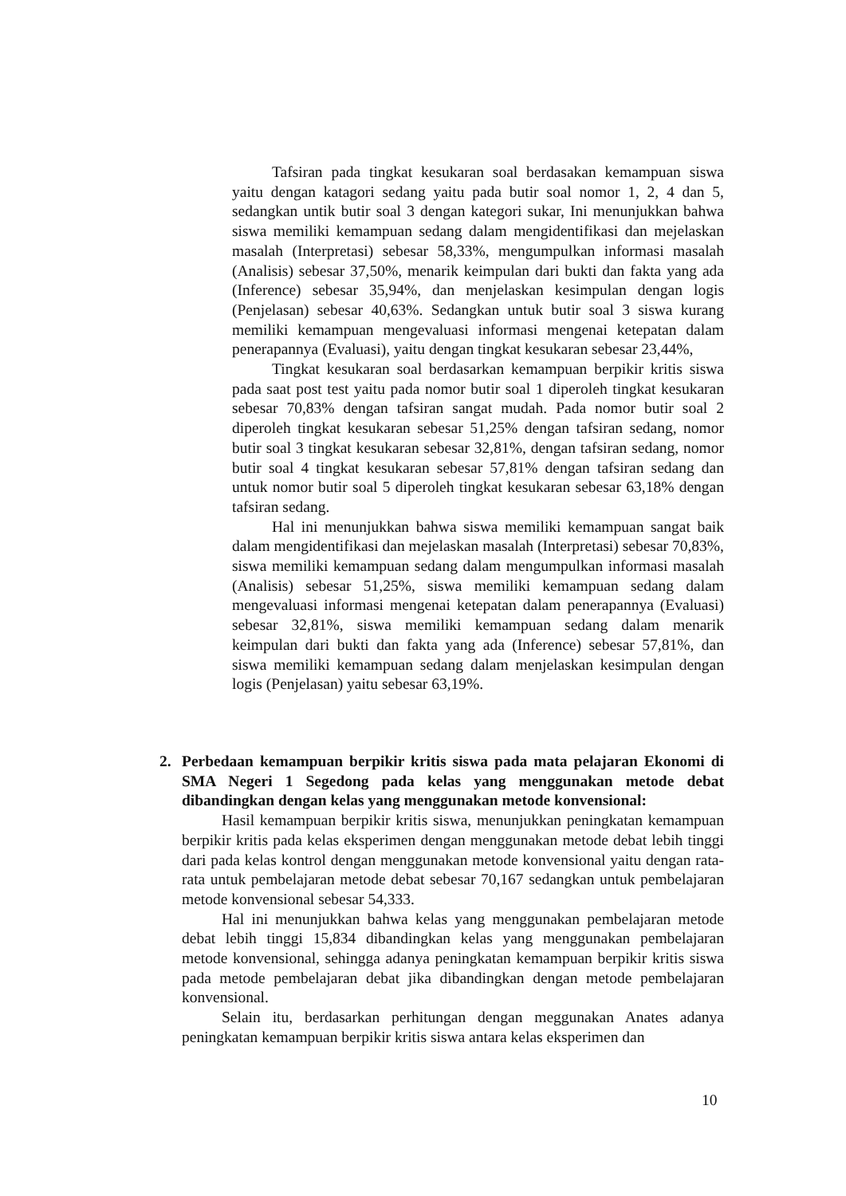Tafsiran pada tingkat kesukaran soal berdasakan kemampuan siswa yaitu dengan katagori sedang yaitu pada butir soal nomor 1, 2, 4 dan 5, sedangkan untik butir soal 3 dengan kategori sukar, Ini menunjukkan bahwa siswa memiliki kemampuan sedang dalam mengidentifikasi dan mejelaskan masalah (Interpretasi) sebesar 58,33%, mengumpulkan informasi masalah (Analisis) sebesar 37,50%, menarik keimpulan dari bukti dan fakta yang ada (Inference) sebesar 35,94%, dan menjelaskan kesimpulan dengan logis (Penjelasan) sebesar 40,63%. Sedangkan untuk butir soal 3 siswa kurang memiliki kemampuan mengevaluasi informasi mengenai ketepatan dalam penerapannya (Evaluasi), yaitu dengan tingkat kesukaran sebesar 23,44%,
Tingkat kesukaran soal berdasarkan kemampuan berpikir kritis siswa pada saat post test yaitu pada nomor butir soal 1 diperoleh tingkat kesukaran sebesar 70,83% dengan tafsiran sangat mudah. Pada nomor butir soal 2 diperoleh tingkat kesukaran sebesar 51,25% dengan tafsiran sedang, nomor butir soal 3 tingkat kesukaran sebesar 32,81%, dengan tafsiran sedang, nomor butir soal 4 tingkat kesukaran sebesar 57,81% dengan tafsiran sedang dan untuk nomor butir soal 5 diperoleh tingkat kesukaran sebesar 63,18% dengan tafsiran sedang.
Hal ini menunjukkan bahwa siswa memiliki kemampuan sangat baik dalam mengidentifikasi dan mejelaskan masalah (Interpretasi) sebesar 70,83%, siswa memiliki kemampuan sedang dalam mengumpulkan informasi masalah (Analisis) sebesar 51,25%, siswa memiliki kemampuan sedang dalam mengevaluasi informasi mengenai ketepatan dalam penerapannya (Evaluasi) sebesar 32,81%, siswa memiliki kemampuan sedang dalam menarik keimpulan dari bukti dan fakta yang ada (Inference) sebesar 57,81%, dan siswa memiliki kemampuan sedang dalam menjelaskan kesimpulan dengan logis (Penjelasan) yaitu sebesar 63,19%.
2. Perbedaan kemampuan berpikir kritis siswa pada mata pelajaran Ekonomi di SMA Negeri 1 Segedong pada kelas yang menggunakan metode debat dibandingkan dengan kelas yang menggunakan metode konvensional:
Hasil kemampuan berpikir kritis siswa, menunjukkan peningkatan kemampuan berpikir kritis pada kelas eksperimen dengan menggunakan metode debat lebih tinggi dari pada kelas kontrol dengan menggunakan metode konvensional yaitu dengan rata-rata untuk pembelajaran metode debat sebesar 70,167 sedangkan untuk pembelajaran metode konvensional sebesar 54,333.
Hal ini menunjukkan bahwa kelas yang menggunakan pembelajaran metode debat lebih tinggi 15,834 dibandingkan kelas yang menggunakan pembelajaran metode konvensional, sehingga adanya peningkatan kemampuan berpikir kritis siswa pada metode pembelajaran debat jika dibandingkan dengan metode pembelajaran konvensional.
Selain itu, berdasarkan perhitungan dengan meggunakan Anates adanya peningkatan kemampuan berpikir kritis siswa antara kelas eksperimen dan
10